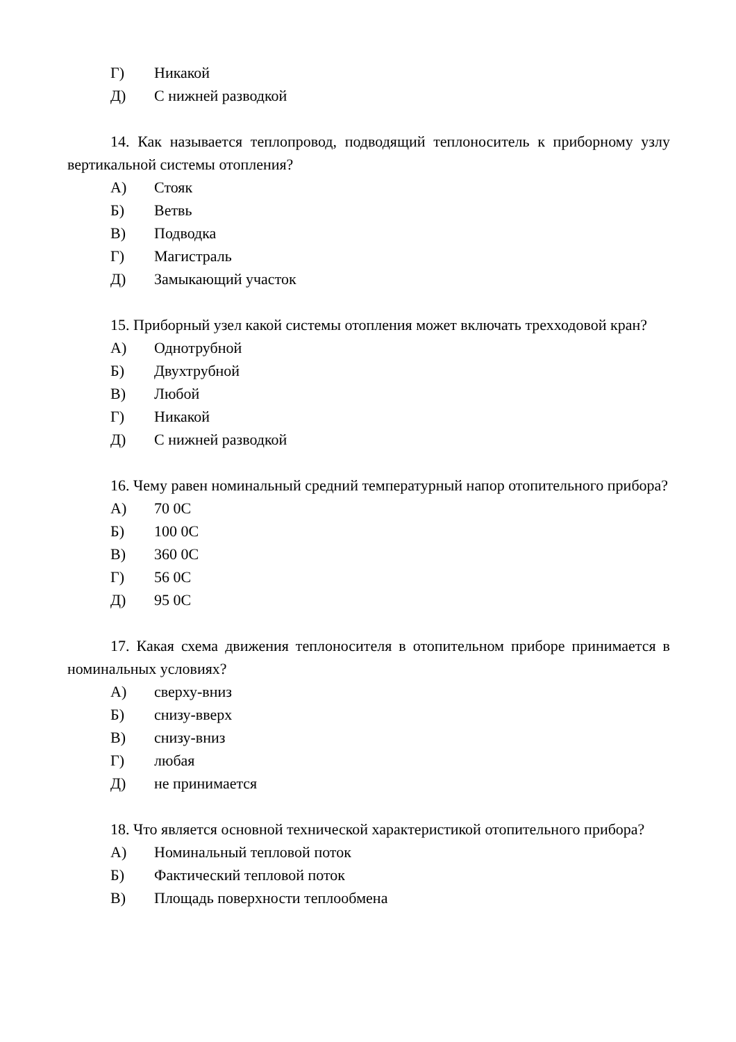Г) Никакой
Д) С нижней разводкой
14. Как называется теплопровод, подводящий теплоноситель к приборному узлу вертикальной системы отопления?
А) Стояк
Б) Ветвь
В) Подводка
Г) Магистраль
Д) Замыкающий участок
15. Приборный узел какой системы отопления может включать трехходовой кран?
А) Однотрубной
Б) Двухтрубной
В) Любой
Г) Никакой
Д) С нижней разводкой
16. Чему равен номинальный средний температурный напор отопительного прибора?
А) 70 0С
Б) 100 0С
В) 360 0С
Г) 56 0С
Д) 95 0С
17. Какая схема движения теплоносителя в отопительном приборе принимается в номинальных условиях?
А) сверху-вниз
Б) снизу-вверх
В) снизу-вниз
Г) любая
Д) не принимается
18. Что является основной технической характеристикой отопительного прибора?
А) Номинальный тепловой поток
Б) Фактический тепловой поток
В) Площадь поверхности теплообмена